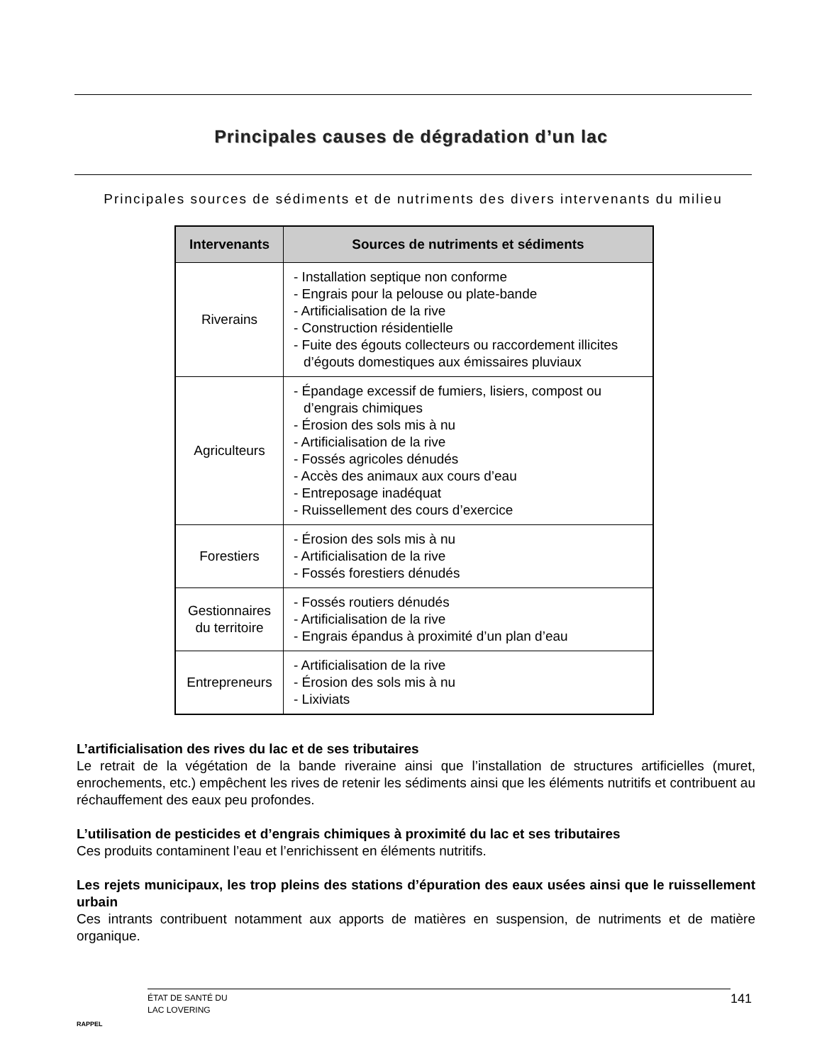Principales causes de dégradation d’un lac
Principales sources de sédiments et de nutriments des divers intervenants du milieu
| Intervenants | Sources de nutriments et sédiments |
| --- | --- |
| Riverains | - Installation septique non conforme - Engrais pour la pelouse ou plate-bande - Artificialisation de la rive - Construction résidentielle - Fuite des égouts collecteurs ou raccordement illicites d’égouts domestiques aux émissaires pluviaux |
| Agriculteurs | - Épandage excessif de fumiers, lisiers, compost ou d’engrais chimiques - Érosion des sols mis à nu - Artificialisation de la rive - Fossés agricoles dénudés - Accès des animaux aux cours d’eau - Entreposage inadéquat - Ruissellement des cours d’exercice |
| Forestiers | - Érosion des sols mis à nu - Artificialisation de la rive - Fossés forestiers dénudés |
| Gestionnaires du territoire | - Fossés routiers dénudés - Artificialisation de la rive - Engrais épandus à proximité d’un plan d’eau |
| Entrepreneurs | - Artificialisation de la rive - Érosion des sols mis à nu - Lixiviats |
L’artificialisation des rives du lac et de ses tributaires
Le retrait de la végétation de la bande riveraine ainsi que l’installation de structures artificielles (muret, enrochements, etc.) empêchent les rives de retenir les sédiments ainsi que les éléments nutritifs et contribuent au réchauffement des eaux peu profondes.
L’utilisation de pesticides et d’engrais chimiques à proximité du lac et ses tributaires
Ces produits contaminent l’eau et l’enrichissent en éléments nutritifs.
Les rejets municipaux, les trop pleins des stations d’épuration des eaux usées ainsi que le ruissellement urbain
Ces intrants contribuent notamment aux apports de matières en suspension, de nutriments et de matière organique.
RAPPEL
ÉTAT DE SANTÉ DU
LAC LOVERING
141